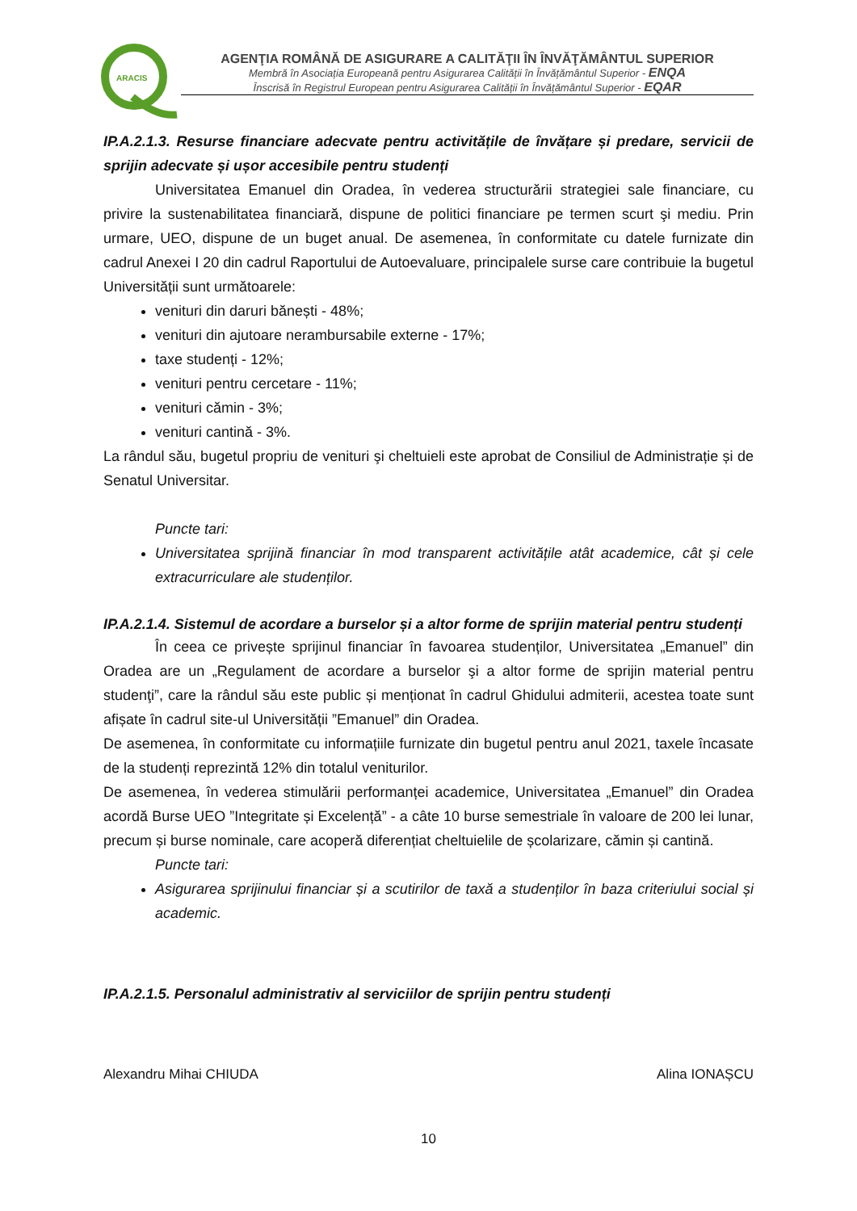ARACIS
AGENŢIA ROMÂNĂ DE ASIGURARE A CALITĂŢII ÎN ÎNVĂŢĂMÂNTUL SUPERIOR
Membră în Asociația Europeană pentru Asigurarea Calității în Învățământul Superior - ENQA
Înscrisă în Registrul European pentru Asigurarea Calității în Învățământul Superior - EQAR
IP.A.2.1.3. Resurse financiare adecvate pentru activitățile de învățare și predare, servicii de sprijin adecvate și ușor accesibile pentru studenți
Universitatea Emanuel din Oradea, în vederea structurării strategiei sale financiare, cu privire la sustenabilitatea financiară, dispune de politici financiare pe termen scurt şi mediu. Prin urmare, UEO, dispune de un buget anual. De asemenea, în conformitate cu datele furnizate din cadrul Anexei I 20 din cadrul Raportului de Autoevaluare, principalele surse care contribuie la bugetul Universității sunt următoarele:
venituri din daruri bănești - 48%;
venituri din ajutoare nerambursabile externe - 17%;
taxe studenți - 12%;
venituri pentru cercetare - 11%;
venituri cămin - 3%;
venituri cantină - 3%.
La rândul său, bugetul propriu de venituri şi cheltuieli este aprobat de Consiliul de Administrație și de Senatul Universitar.
Puncte tari:
Universitatea sprijină financiar în mod transparent activitățile atât academice, cât și cele extracurriculare ale studenților.
IP.A.2.1.4. Sistemul de acordare a burselor și a altor forme de sprijin material pentru studenți
În ceea ce privește sprijinul financiar în favoarea studenților, Universitatea „Emanuel” din Oradea are un „Regulament de acordare a burselor şi a altor forme de sprijin material pentru studenţi”, care la rândul său este public și menționat în cadrul Ghidului admiterii, acestea toate sunt afișate în cadrul site-ul Universității ”Emanuel” din Oradea.
De asemenea, în conformitate cu informațiile furnizate din bugetul pentru anul 2021, taxele încasate de la studenți reprezintă 12% din totalul veniturilor.
De asemenea, în vederea stimulării performanței academice, Universitatea „Emanuel” din Oradea acordă Burse UEO ”Integritate și Excelență” - a câte 10 burse semestriale în valoare de 200 lei lunar, precum și burse nominale, care acoperă diferențiat cheltuielile de școlarizare, cămin și cantină.
Puncte tari:
Asigurarea sprijinului financiar și a scutirilor de taxă a studenților în baza criteriului social și academic.
IP.A.2.1.5. Personalul administrativ al serviciilor de sprijin pentru studenți
Alexandru Mihai CHIUDA Alina IONAȘCU
10